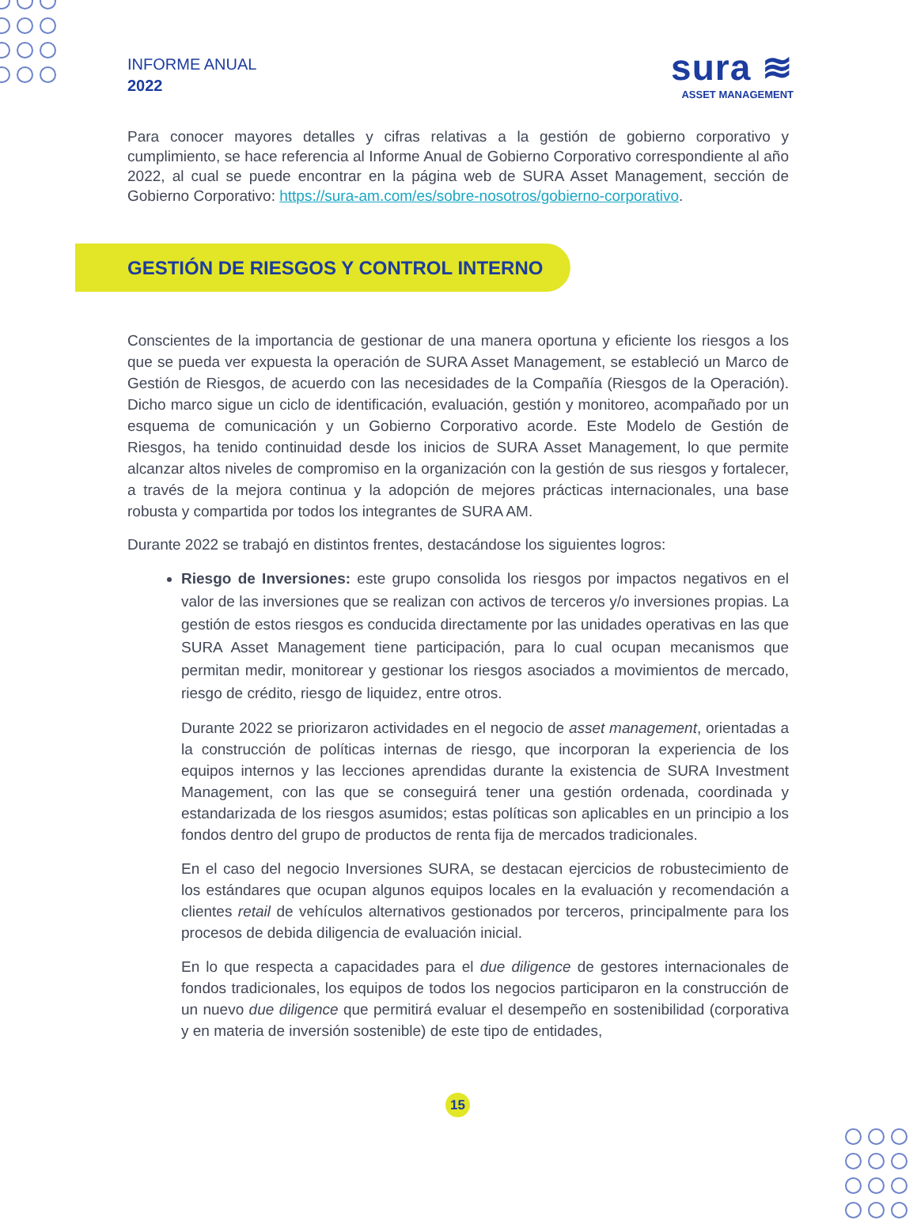INFORME ANUAL
2022
sura ≋
ASSET MANAGEMENT
Para conocer mayores detalles y cifras relativas a la gestión de gobierno corporativo y cumplimiento, se hace referencia al Informe Anual de Gobierno Corporativo correspondiente al año 2022, al cual se puede encontrar en la página web de SURA Asset Management, sección de Gobierno Corporativo: https://sura-am.com/es/sobre-nosotros/gobierno-corporativo.
GESTIÓN DE RIESGOS Y CONTROL INTERNO
Conscientes de la importancia de gestionar de una manera oportuna y eficiente los riesgos a los que se pueda ver expuesta la operación de SURA Asset Management, se estableció un Marco de Gestión de Riesgos, de acuerdo con las necesidades de la Compañía (Riesgos de la Operación). Dicho marco sigue un ciclo de identificación, evaluación, gestión y monitoreo, acompañado por un esquema de comunicación y un Gobierno Corporativo acorde. Este Modelo de Gestión de Riesgos, ha tenido continuidad desde los inicios de SURA Asset Management, lo que permite alcanzar altos niveles de compromiso en la organización con la gestión de sus riesgos y fortalecer, a través de la mejora continua y la adopción de mejores prácticas internacionales, una base robusta y compartida por todos los integrantes de SURA AM.
Durante 2022 se trabajó en distintos frentes, destacándose los siguientes logros:
Riesgo de Inversiones: este grupo consolida los riesgos por impactos negativos en el valor de las inversiones que se realizan con activos de terceros y/o inversiones propias. La gestión de estos riesgos es conducida directamente por las unidades operativas en las que SURA Asset Management tiene participación, para lo cual ocupan mecanismos que permitan medir, monitorear y gestionar los riesgos asociados a movimientos de mercado, riesgo de crédito, riesgo de liquidez, entre otros.
Durante 2022 se priorizaron actividades en el negocio de asset management, orientadas a la construcción de políticas internas de riesgo, que incorporan la experiencia de los equipos internos y las lecciones aprendidas durante la existencia de SURA Investment Management, con las que se conseguirá tener una gestión ordenada, coordinada y estandarizada de los riesgos asumidos; estas políticas son aplicables en un principio a los fondos dentro del grupo de productos de renta fija de mercados tradicionales.
En el caso del negocio Inversiones SURA, se destacan ejercicios de robustecimiento de los estándares que ocupan algunos equipos locales en la evaluación y recomendación a clientes retail de vehículos alternativos gestionados por terceros, principalmente para los procesos de debida diligencia de evaluación inicial.
En lo que respecta a capacidades para el due diligence de gestores internacionales de fondos tradicionales, los equipos de todos los negocios participaron en la construcción de un nuevo due diligence que permitirá evaluar el desempeño en sostenibilidad (corporativa y en materia de inversión sostenible) de este tipo de entidades,
15